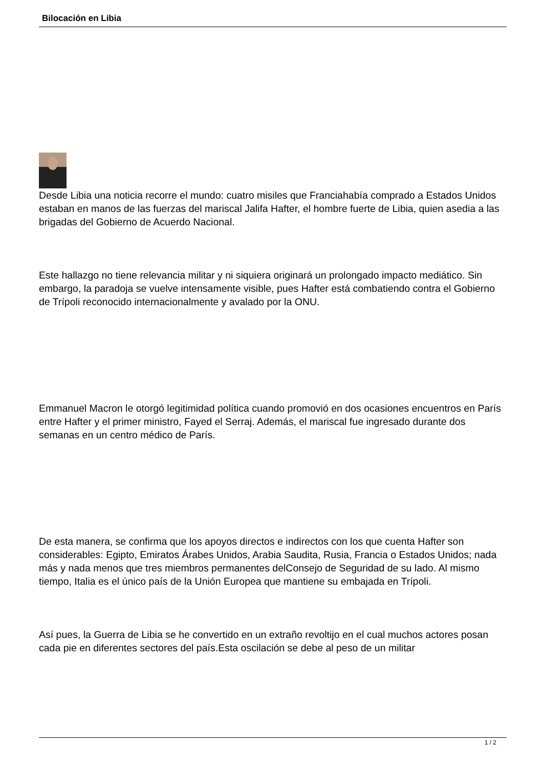Bilocación en Libia
Desde Libia una noticia recorre el mundo: cuatro misiles que Franciahabía comprado a Estados Unidos estaban en manos de las fuerzas del mariscal Jalifa Hafter, el hombre fuerte de Libia, quien asedia a las brigadas del Gobierno de Acuerdo Nacional.
Este hallazgo no tiene relevancia militar y ni siquiera originará un prolongado impacto mediático. Sin embargo, la paradoja se vuelve intensamente visible, pues Hafter está combatiendo contra el Gobierno de Trípoli reconocido internacionalmente y avalado por la ONU.
Emmanuel Macron le otorgó legitimidad política cuando promovió en dos ocasiones encuentros en París entre Hafter y el primer ministro, Fayed el Serraj. Además, el mariscal fue ingresado durante dos semanas en un centro médico de París.
De esta manera, se confirma que los apoyos directos e indirectos con los que cuenta Hafter son considerables: Egipto, Emiratos Árabes Unidos, Arabia Saudita, Rusia, Francia o Estados Unidos; nada más y nada menos que tres miembros permanentes delConsejo de Seguridad de su lado. Al mismo tiempo, Italia es el único país de la Unión Europea que mantiene su embajada en Trípoli.
Así pues, la Guerra de Libia se he convertido en un extraño revoltijo en el cual muchos actores posan cada pie en diferentes sectores del país.Esta oscilación se debe al peso de un militar
1 / 2